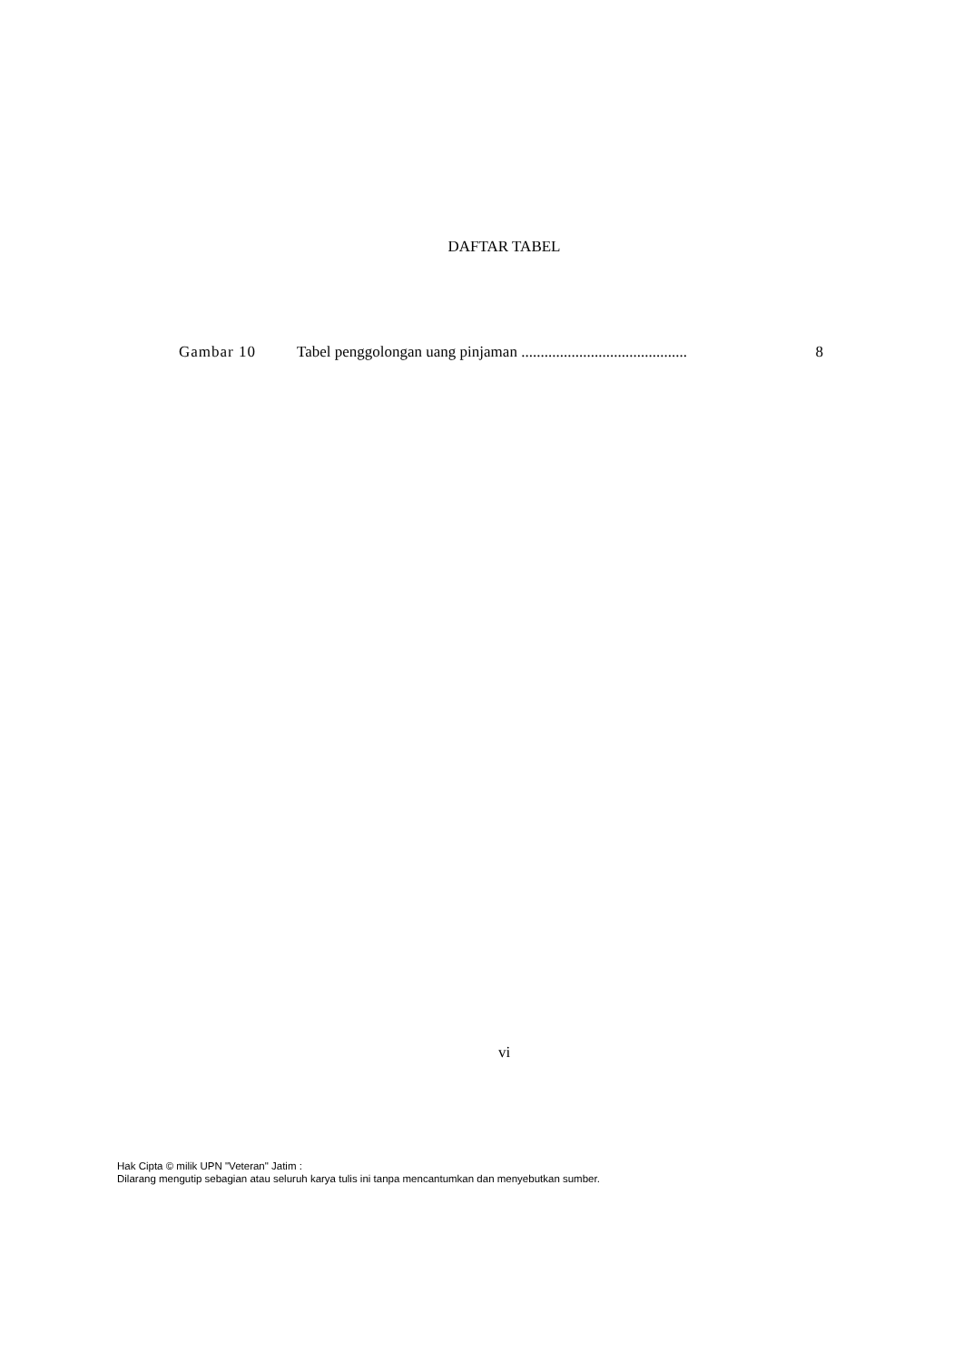DAFTAR TABEL
Gambar 10 Tabel penggolongan uang pinjaman ........................................... 8
vi
Hak Cipta © milik UPN "Veteran" Jatim :
Dilarang mengutip sebagian atau seluruh karya tulis ini tanpa mencantumkan dan menyebutkan sumber.